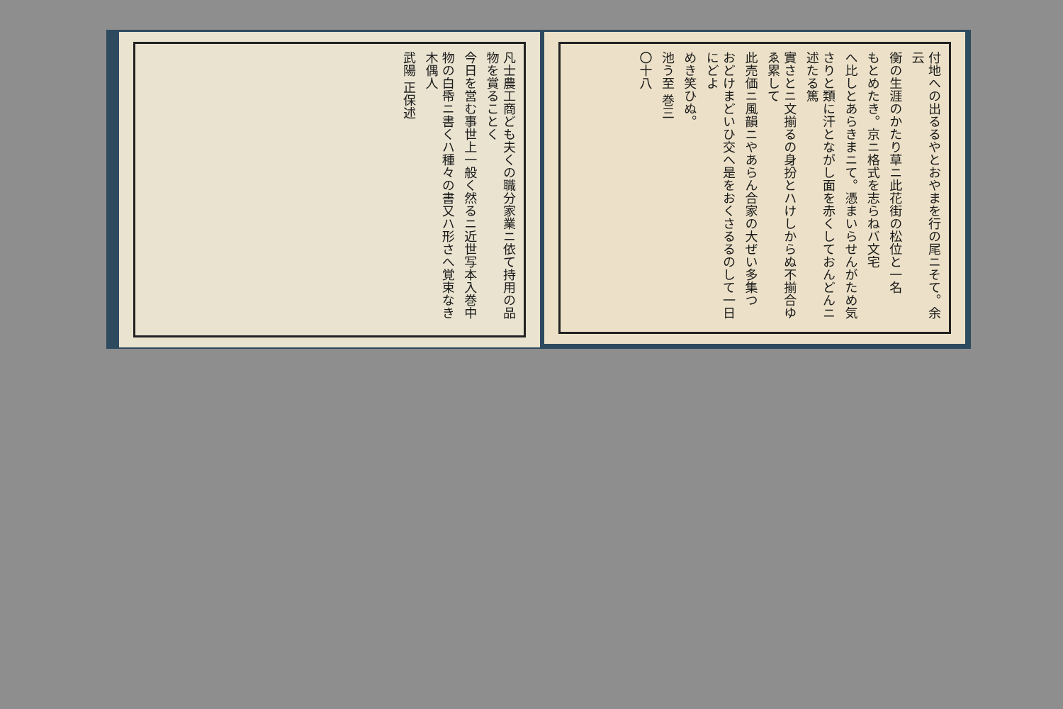凡士農工商ども夫くの職分家業ニ依て持用の品物を賞ることく
今日を営む事世上一般く然るニ近世写本入巻中
物の白帋ニ書くハ種々の書又ハ形さへ覚束なき木偶人
武陽 正保述
付地への出るるやとおやまを行の尾ニそて。余云
衡の生涯のかたり草ニ此花街の松位と一名
もとめたき。京ニ格式を志らねバ文宅
へ比しとあらきまニて。憑まいらせんがため気
さりと類に汗とながし面を赤くしておんどんニ述たる篤
實さとニ文揃るの身扮とハけしからぬ不揃合ゆゑ累して
此売価ニ風韻ニやあらん合家の大ぜい多集つ
おどけまどいひ交へ是をおくさるるのして一日にどよ
めき笑ひぬ。
池う至 巻三
〇十八